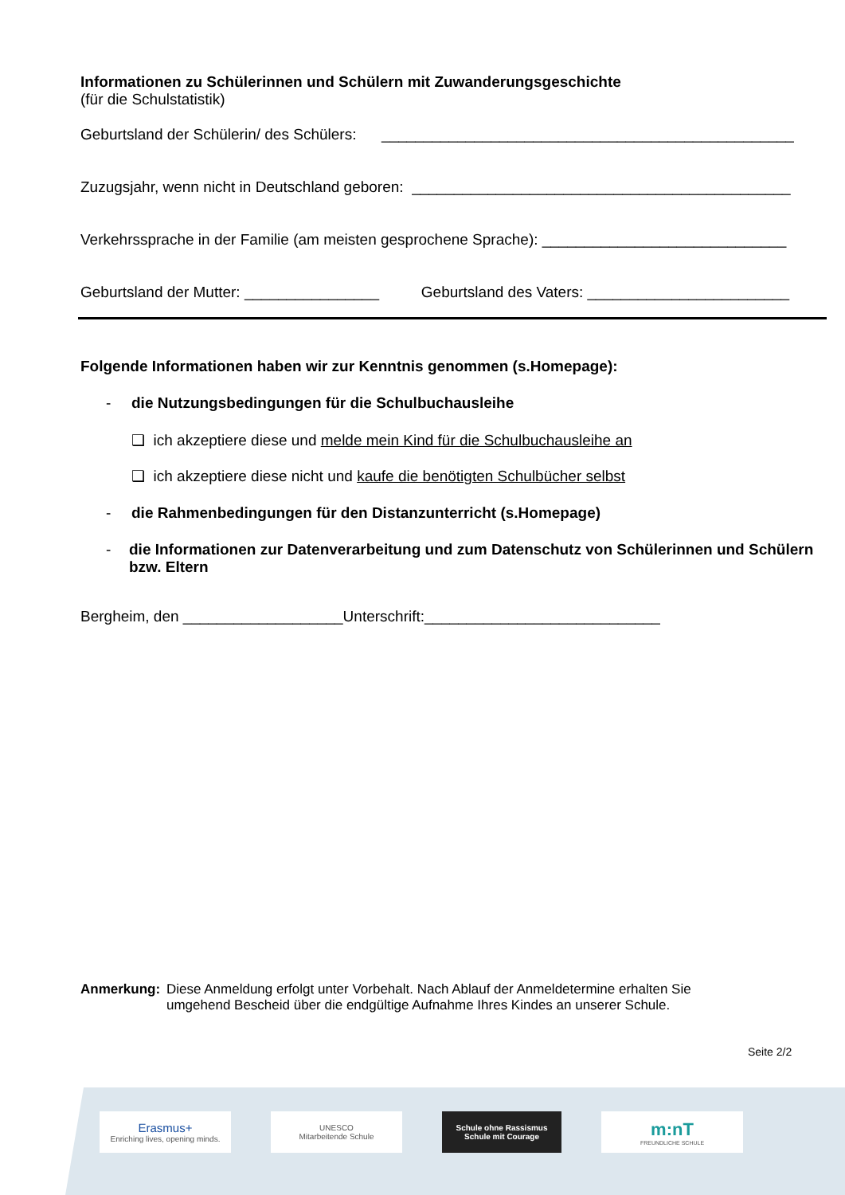Informationen zu Schülerinnen und Schülern mit Zuwanderungsgeschichte
(für die Schulstatistik)
Geburtsland der Schülerin/ des Schülers: _________________________________________________
Zuzugsjahr, wenn nicht in Deutschland geboren: _____________________________________________
Verkehrssprache in der Familie (am meisten gesprochene Sprache): _____________________________
Geburtsland der Mutter: ________________ Geburtsland des Vaters: ________________________
Folgende Informationen haben wir zur Kenntnis genommen (s.Homepage):
- die Nutzungsbedingungen für die Schulbuchausleihe
❑ ich akzeptiere diese und melde mein Kind für die Schulbuchausleihe an
❑ ich akzeptiere diese nicht und kaufe die benötigten Schulbücher selbst
- die Rahmenbedingungen für den Distanzunterricht (s.Homepage)
- die Informationen zur Datenverarbeitung und zum Datenschutz von Schülerinnen und Schülern bzw. Eltern
Bergheim, den ___________________Unterschrift:____________________________
Anmerkung: Diese Anmeldung erfolgt unter Vorbehalt. Nach Ablauf der Anmeldetermine erhalten Sie umgehend Bescheid über die endgültige Aufnahme Ihres Kindes an unserer Schule.
Seite 2/2
Erasmus+
Enriching lives, opening minds.
UNESCO
Mitarbeitende Schule
Schule ohne Rassismus
Schule mit Courage
m:nT
FREUNDLICHE SCHULE